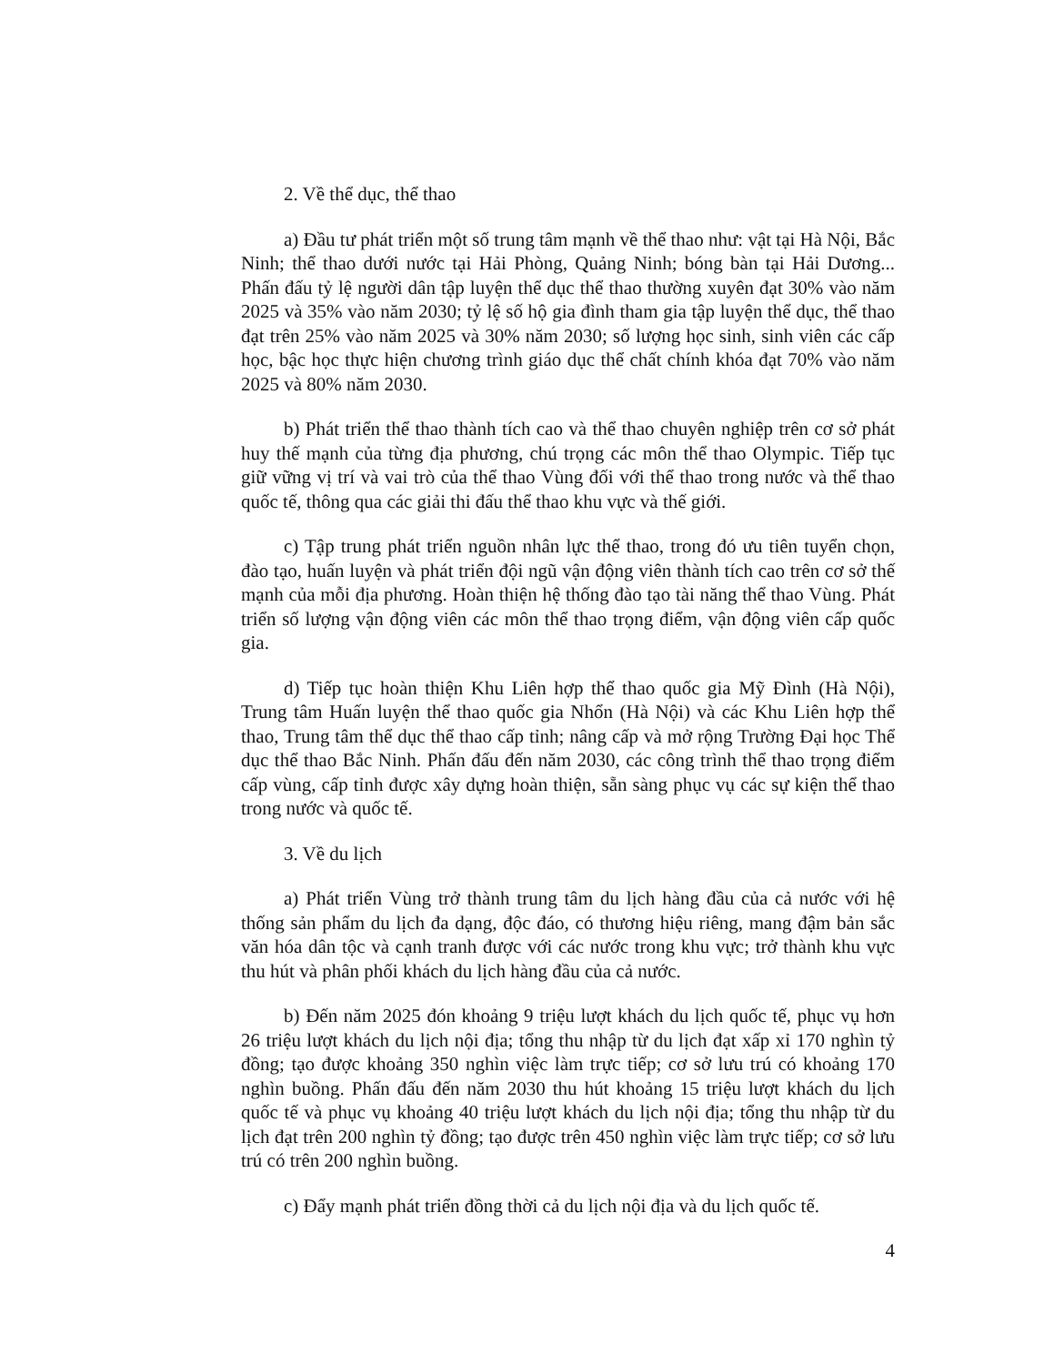2. Về thể dục, thể thao
a) Đầu tư phát triển một số trung tâm mạnh về thể thao như: vật tại Hà Nội, Bắc Ninh; thể thao dưới nước tại Hải Phòng, Quảng Ninh; bóng bàn tại Hải Dương... Phấn đấu tỷ lệ người dân tập luyện thể dục thể thao thường xuyên đạt 30% vào năm 2025 và 35% vào năm 2030; tỷ lệ số hộ gia đình tham gia tập luyện thể dục, thể thao đạt trên 25% vào năm 2025 và 30% năm 2030; số lượng học sinh, sinh viên các cấp học, bậc học thực hiện chương trình giáo dục thể chất chính khóa đạt 70% vào năm 2025 và 80% năm 2030.
b) Phát triển thể thao thành tích cao và thể thao chuyên nghiệp trên cơ sở phát huy thế mạnh của từng địa phương, chú trọng các môn thể thao Olympic. Tiếp tục giữ vững vị trí và vai trò của thể thao Vùng đối với thể thao trong nước và thể thao quốc tế, thông qua các giải thi đấu thể thao khu vực và thế giới.
c) Tập trung phát triển nguồn nhân lực thể thao, trong đó ưu tiên tuyển chọn, đào tạo, huấn luyện và phát triển đội ngũ vận động viên thành tích cao trên cơ sở thế mạnh của mỗi địa phương. Hoàn thiện hệ thống đào tạo tài năng thể thao Vùng. Phát triển số lượng vận động viên các môn thể thao trọng điểm, vận động viên cấp quốc gia.
d) Tiếp tục hoàn thiện Khu Liên hợp thể thao quốc gia Mỹ Đình (Hà Nội), Trung tâm Huấn luyện thể thao quốc gia Nhổn (Hà Nội) và các Khu Liên hợp thể thao, Trung tâm thể dục thể thao cấp tỉnh; nâng cấp và mở rộng Trường Đại học Thể dục thể thao Bắc Ninh. Phấn đấu đến năm 2030, các công trình thể thao trọng điểm cấp vùng, cấp tỉnh được xây dựng hoàn thiện, sẵn sàng phục vụ các sự kiện thể thao trong nước và quốc tế.
3. Về du lịch
a) Phát triển Vùng trở thành trung tâm du lịch hàng đầu của cả nước với hệ thống sản phẩm du lịch đa dạng, độc đáo, có thương hiệu riêng, mang đậm bản sắc văn hóa dân tộc và cạnh tranh được với các nước trong khu vực; trở thành khu vực thu hút và phân phối khách du lịch hàng đầu của cả nước.
b) Đến năm 2025 đón khoảng 9 triệu lượt khách du lịch quốc tế, phục vụ hơn 26 triệu lượt khách du lịch nội địa; tổng thu nhập từ du lịch đạt xấp xỉ 170 nghìn tỷ đồng; tạo được khoảng 350 nghìn việc làm trực tiếp; cơ sở lưu trú có khoảng 170 nghìn buồng. Phấn đấu đến năm 2030 thu hút khoảng 15 triệu lượt khách du lịch quốc tế và phục vụ khoảng 40 triệu lượt khách du lịch nội địa; tổng thu nhập từ du lịch đạt trên 200 nghìn tỷ đồng; tạo được trên 450 nghìn việc làm trực tiếp; cơ sở lưu trú có trên 200 nghìn buồng.
c) Đẩy mạnh phát triển đồng thời cả du lịch nội địa và du lịch quốc tế.
4